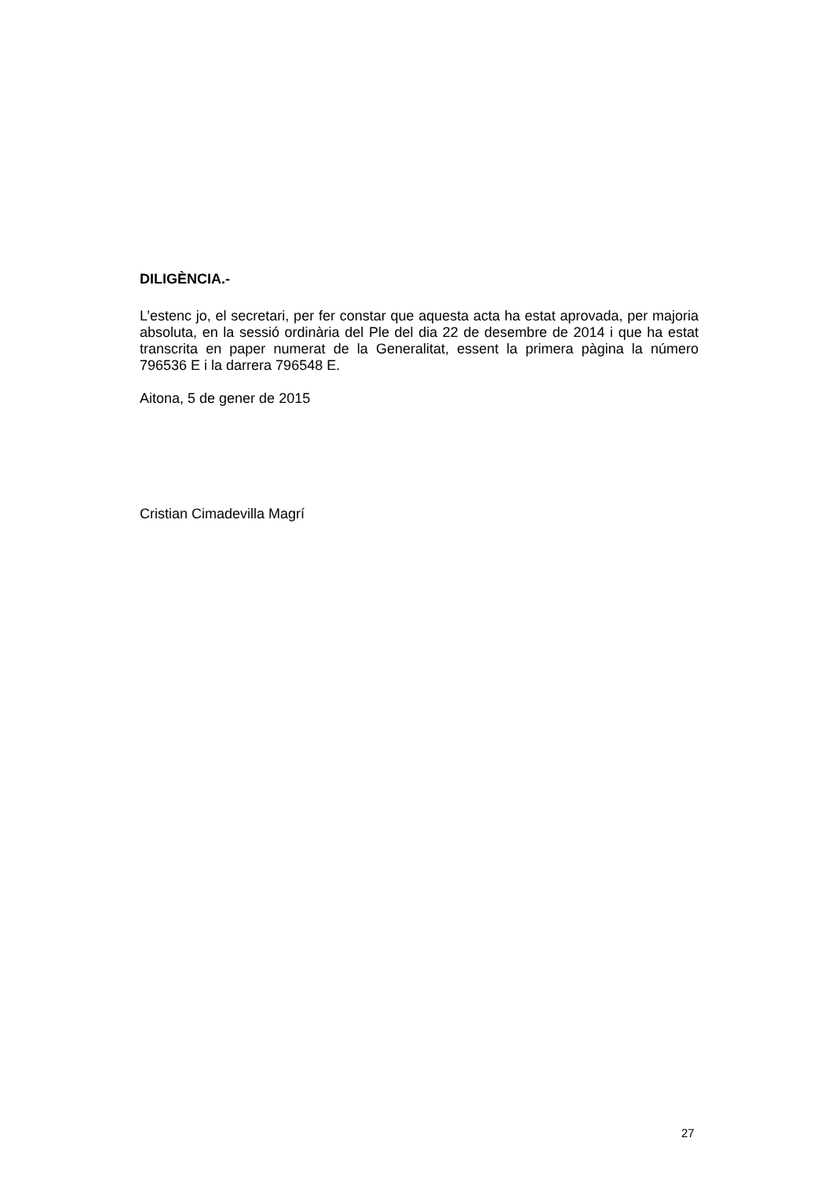DILIGÈNCIA.-
L’estenc jo, el secretari, per fer constar que aquesta acta ha estat aprovada, per majoria absoluta, en la sessió ordinària del Ple del dia 22 de desembre de 2014 i que ha estat transcrita en paper numerat de la Generalitat, essent la primera pàgina la número 796536 E i la darrera 796548 E.
Aitona, 5 de gener de 2015
Cristian Cimadevilla Magrí
27